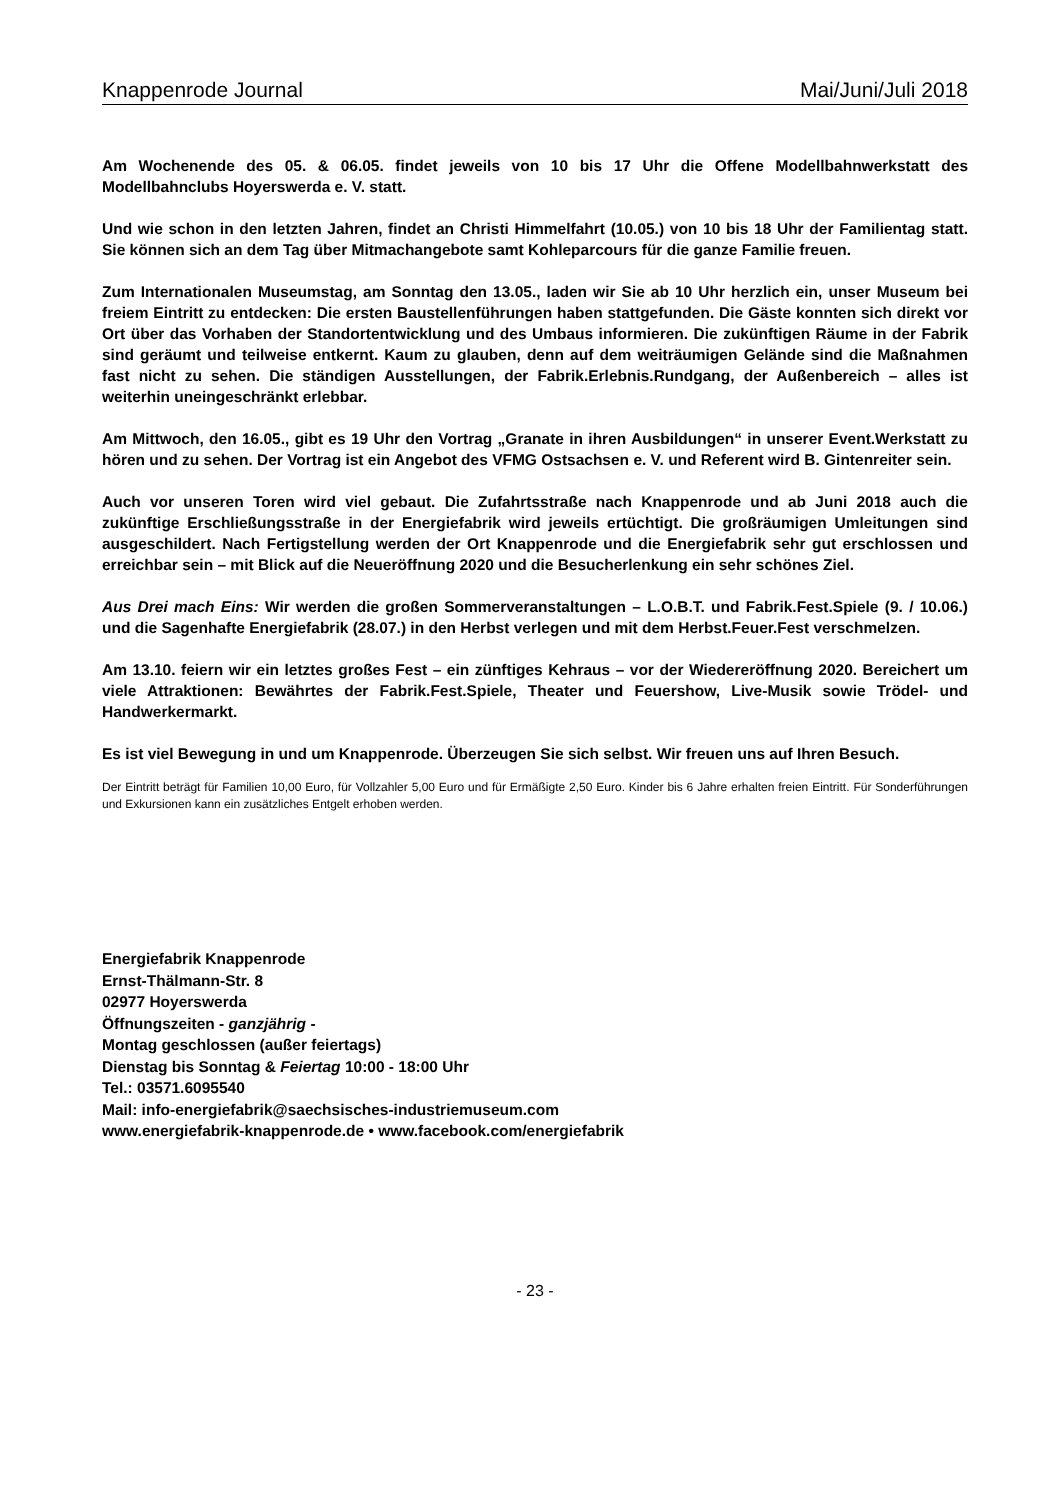Knappenrode Journal Mai/Juni/Juli 2018
Am Wochenende des 05. & 06.05. findet jeweils von 10 bis 17 Uhr die Offene Modellbahnwerkstatt des Modellbahnclubs Hoyerswerda e. V. statt.
Und wie schon in den letzten Jahren, findet an Christi Himmelfahrt (10.05.) von 10 bis 18 Uhr der Familientag statt. Sie können sich an dem Tag über Mitmachangebote samt Kohleparcours für die ganze Familie freuen.
Zum Internationalen Museumstag, am Sonntag den 13.05., laden wir Sie ab 10 Uhr herzlich ein, unser Museum bei freiem Eintritt zu entdecken: Die ersten Baustellenführungen haben stattgefunden. Die Gäste konnten sich direkt vor Ort über das Vorhaben der Standortentwicklung und des Umbaus informieren. Die zukünftigen Räume in der Fabrik sind geräumt und teilweise entkernt. Kaum zu glauben, denn auf dem weiträumigen Gelände sind die Maßnahmen fast nicht zu sehen. Die ständigen Ausstellungen, der Fabrik.Erlebnis.Rundgang, der Außenbereich – alles ist weiterhin uneingeschränkt erlebbar.
Am Mittwoch, den 16.05., gibt es 19 Uhr den Vortrag „Granate in ihren Ausbildungen“ in unserer Event.Werkstatt zu hören und zu sehen. Der Vortrag ist ein Angebot des VFMG Ostsachsen e. V. und Referent wird B. Gintenreiter sein.
Auch vor unseren Toren wird viel gebaut. Die Zufahrtsstraße nach Knappenrode und ab Juni 2018 auch die zukünftige Erschließungsstraße in der Energiefabrik wird jeweils ertüchtigt. Die großräumigen Umleitungen sind ausgeschildert. Nach Fertigstellung werden der Ort Knappenrode und die Energiefabrik sehr gut erschlossen und erreichbar sein – mit Blick auf die Neueröffnung 2020 und die Besucherlenkung ein sehr schönes Ziel.
Aus Drei mach Eins: Wir werden die großen Sommerveranstaltungen – L.O.B.T. und Fabrik.Fest.Spiele (9. / 10.06.) und die Sagenhafte Energiefabrik (28.07.) in den Herbst verlegen und mit dem Herbst.Feuer.Fest verschmelzen.
Am 13.10. feiern wir ein letztes großes Fest – ein zünftiges Kehraus – vor der Wiedereröffnung 2020. Bereichert um viele Attraktionen: Bewährtes der Fabrik.Fest.Spiele, Theater und Feuershow, Live-Musik sowie Trödel- und Handwerkermarkt.
Es ist viel Bewegung in und um Knappenrode. Überzeugen Sie sich selbst. Wir freuen uns auf Ihren Besuch.
Der Eintritt beträgt für Familien 10,00 Euro, für Vollzahler 5,00 Euro und für Ermäßigte 2,50 Euro. Kinder bis 6 Jahre erhalten freien Eintritt. Für Sonderführungen und Exkursionen kann ein zusätzliches Entgelt erhoben werden.
Energiefabrik Knappenrode
Ernst-Thälmann-Str. 8
02977 Hoyerswerda
Öffnungszeiten - ganzjährig -
Montag geschlossen (außer feiertags)
Dienstag bis Sonntag & Feiertag 10:00 - 18:00 Uhr
Tel.: 03571.6095540
Mail: info-energiefabrik@saechsisches-industriemuseum.com
www.energiefabrik-knappenrode.de • www.facebook.com/energiefabrik
- 23 -